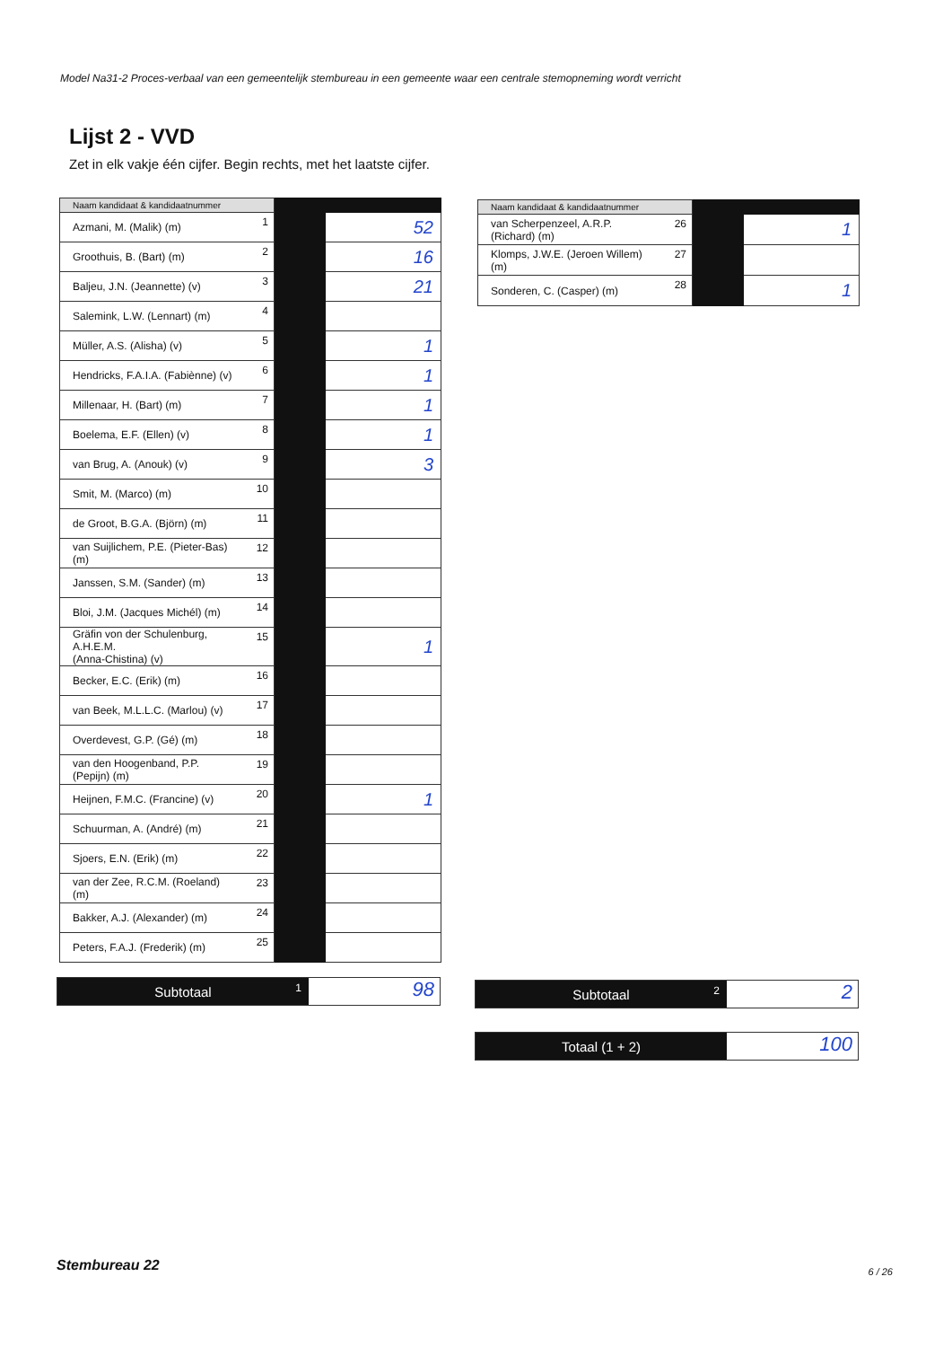Model Na31-2 Proces-verbaal van een gemeentelijk stembureau in een gemeente waar een centrale stemopneming wordt verricht
Lijst 2 - VVD
Zet in elk vakje één cijfer. Begin rechts, met het laatste cijfer.
| Naam kandidaat & kandidaatnummer | | | |
| --- | --- | --- | --- |
| Azmani, M. (Malik) (m) | 1 | | 52 |
| Groothuis, B. (Bart) (m) | 2 | | 16 |
| Baljeu, J.N. (Jeannette) (v) | 3 | | 21 |
| Salemink, L.W. (Lennart) (m) | 4 | | |
| Müller, A.S. (Alisha) (v) | 5 | | 1 |
| Hendricks, F.A.I.A. (Fabiènne) (v) | 6 | | 1 |
| Millenaar, H. (Bart) (m) | 7 | | 1 |
| Boelema, E.F. (Ellen) (v) | 8 | | 1 |
| van Brug, A. (Anouk) (v) | 9 | | 3 |
| Smit, M. (Marco) (m) | 10 | | |
| de Groot, B.G.A. (Björn) (m) | 11 | | |
| van Suijlichem, P.E. (Pieter-Bas) (m) | 12 | | |
| Janssen, S.M. (Sander) (m) | 13 | | |
| Bloi, J.M. (Jacques Michél) (m) | 14 | | |
| Gräfin von der Schulenburg, A.H.E.M. (Anna-Chistina) (v) | 15 | | 1 |
| Becker, E.C. (Erik) (m) | 16 | | |
| van Beek, M.L.L.C. (Marlou) (v) | 17 | | |
| Overdevest, G.P. (Gé) (m) | 18 | | |
| van den Hoogenband, P.P. (Pepijn) (m) | 19 | | |
| Heijnen, F.M.C. (Francine) (v) | 20 | | 1 |
| Schuurman, A. (André) (m) | 21 | | |
| Sjoers, E.N. (Erik) (m) | 22 | | |
| van der Zee, R.C.M. (Roeland) (m) | 23 | | |
| Bakker, A.J. (Alexander) (m) | 24 | | |
| Peters, F.A.J. (Frederik) (m) | 25 | | |
| Naam kandidaat & kandidaatnummer | | | |
| --- | --- | --- | --- |
| van Scherpenzeel, A.R.P. (Richard) (m) | 26 | | 1 |
| Klomps, J.W.E. (Jeroen Willem) (m) | 27 | | |
| Sonderen, C. (Casper) (m) | 28 | | 1 |
Subtotaal 1
98
Subtotaal 2
2
Totaal (1 + 2)
100
Stembureau 22 6 / 26